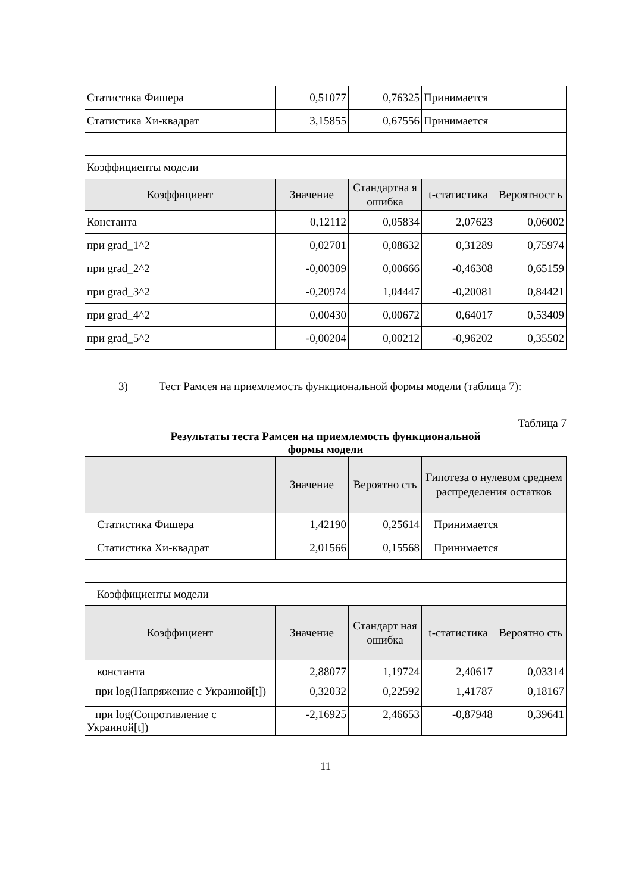| Статистика Фишера | 0,51077 | 0,76325 | Принимается | |
| Статистика Хи-квадрат | 3,15855 | 0,67556 | Принимается | |
| Коэффициенты модели | | | | |
| Коэффициент | Значение | Стандартна я ошибка | t-статистика | Вероятност ь |
| Константа | 0,12112 | 0,05834 | 2,07623 | 0,06002 |
| при grad_1^2 | 0,02701 | 0,08632 | 0,31289 | 0,75974 |
| при grad_2^2 | -0,00309 | 0,00666 | -0,46308 | 0,65159 |
| при grad_3^2 | -0,20974 | 1,04447 | -0,20081 | 0,84421 |
| при grad_4^2 | 0,00430 | 0,00672 | 0,64017 | 0,53409 |
| при grad_5^2 | -0,00204 | 0,00212 | -0,96202 | 0,35502 |
3) Тест Рамсея на приемлемость функциональной формы модели (таблица 7):
Таблица 7
Результаты теста Рамсея на приемлемость функциональной
формы модели
| | Значение | Вероятно сть | Гипотеза о нулевом среднем распределения остатков | |
| --- | --- | --- | --- | --- |
| Статистика Фишера | 1,42190 | 0,25614 | Принимается | |
| Статистика Хи-квадрат | 2,01566 | 0,15568 | Принимается | |
| Коэффициенты модели | | | | |
| Коэффициент | Значение | Стандарт ная ошибка | t-статистика | Вероятно сть |
| константа | 2,88077 | 1,19724 | 2,40617 | 0,03314 |
| при log(Напряжение с Украиной[t]) | 0,32032 | 0,22592 | 1,41787 | 0,18167 |
| при log(Сопротивление с Украиной[t]) | -2,16925 | 2,46653 | -0,87948 | 0,39641 |
11